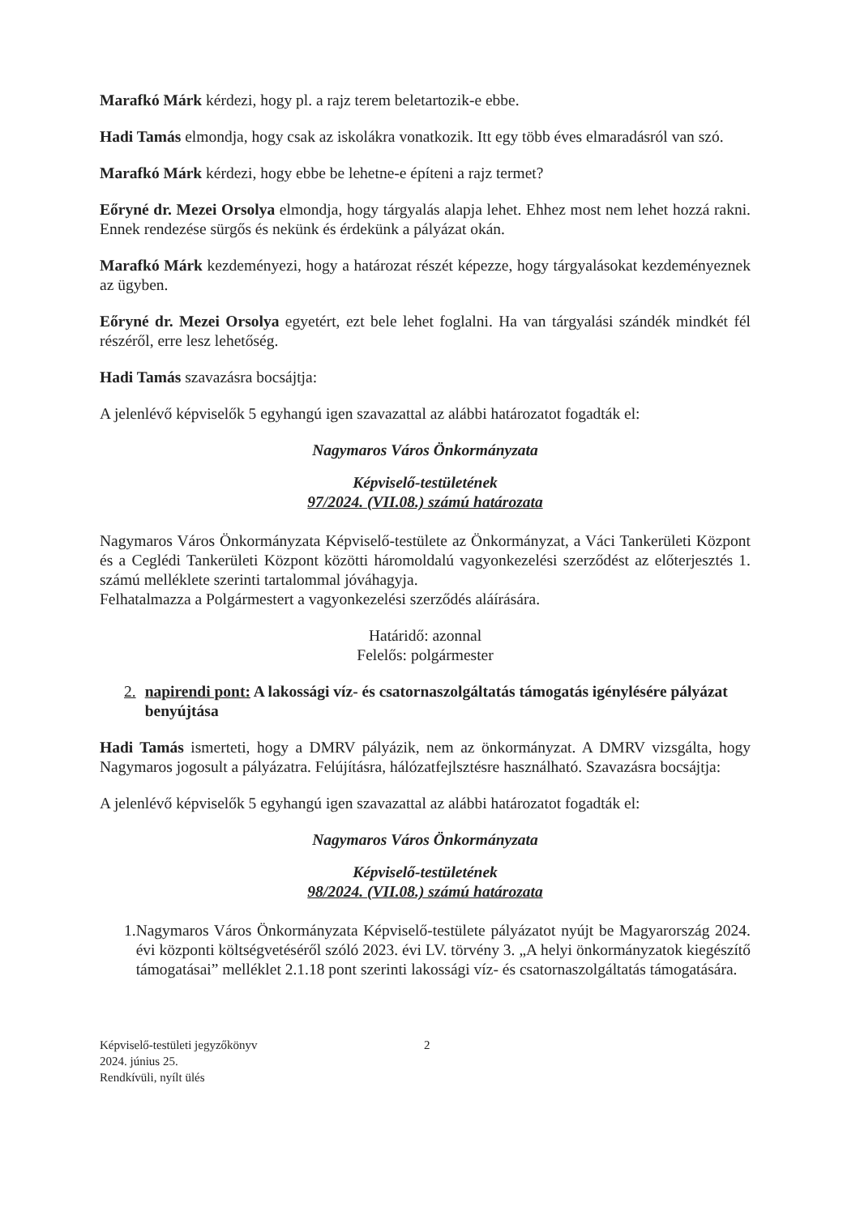Marafkó Márk kérdezi, hogy pl. a rajz terem beletartozik-e ebbe.
Hadi Tamás elmondja, hogy csak az iskolákra vonatkozik. Itt egy több éves elmaradásról van szó.
Marafkó Márk kérdezi, hogy ebbe be lehetne-e építeni a rajz termet?
Eőryné dr. Mezei Orsolya elmondja, hogy tárgyalás alapja lehet. Ehhez most nem lehet hozzá rakni. Ennek rendezése sürgős és nekünk és érdekünk a pályázat okán.
Marafkó Márk kezdeményezi, hogy a határozat részét képezze, hogy tárgyalásokat kezdeményeznek az ügyben.
Eőryné dr. Mezei Orsolya egyetért, ezt bele lehet foglalni. Ha van tárgyalási szándék mindkét fél részéről, erre lesz lehetőség.
Hadi Tamás szavazásra bocsájtja:
A jelenlévő képviselők 5 egyhangú igen szavazattal az alábbi határozatot fogadták el:
Nagymaros Város Önkormányzata
Képviselő-testületének
97/2024. (VII.08.) számú határozata
Nagymaros Város Önkormányzata Képviselő-testülete az Önkormányzat, a Váci Tankerületi Központ és a Ceglédi Tankerületi Központ közötti háromoldalú vagyonkezelési szerződést az előterjesztés 1. számú melléklete szerinti tartalommal jóváhagyja.
Felhatalmazza a Polgármestert a vagyonkezelési szerződés aláírására.
Határidő: azonnal
Felelős: polgármester
2. napirendi pont: A lakossági víz- és csatornaszolgáltatás támogatás igénylésére pályázat benyújtása
Hadi Tamás ismerteti, hogy a DMRV pályázik, nem az önkormányzat. A DMRV vizsgálta, hogy Nagymaros jogosult a pályázatra. Felújításra, hálózatfejlsztésre használható. Szavazásra bocsájtja:
A jelenlévő képviselők 5 egyhangú igen szavazattal az alábbi határozatot fogadták el:
Nagymaros Város Önkormányzata
Képviselő-testületének
98/2024. (VII.08.) számú határozata
1. Nagymaros Város Önkormányzata Képviselő-testülete pályázatot nyújt be Magyarország 2024. évi központi költségvetéséről szóló 2023. évi LV. törvény 3. „A helyi önkormányzatok kiegészítő támogatásai” melléklet 2.1.18 pont szerinti lakossági víz- és csatornaszolgáltatás támogatására.
Képviselő-testületi jegyzőkönyv
2024. június 25.
Rendkívüli, nyílt ülés
2